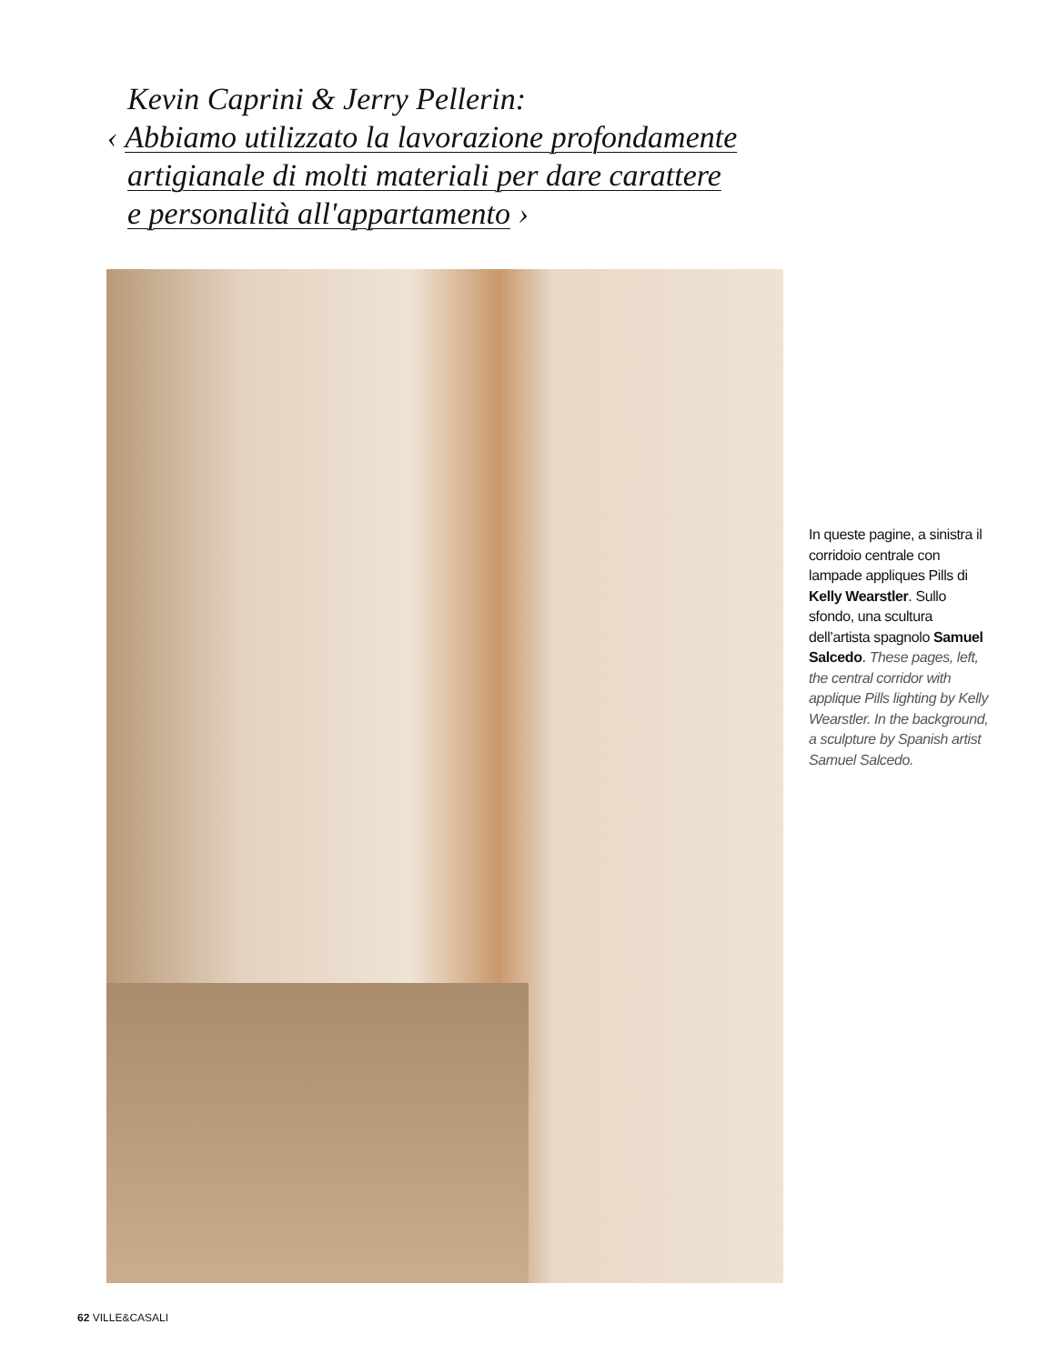Kevin Caprini & Jerry Pellerin:
‹ Abbiamo utilizzato la lavorazione profondamente
artigianale di molti materiali per dare carattere
e personalità all'appartamento ›
In queste pagine, a sinistra il corridoio centrale con lampade appliques Pills di Kelly Wearstler. Sullo sfondo, una scultura dell’artista spagnolo Samuel Salcedo. These pages, left, the central corridor with applique Pills lighting by Kelly Wearstler. In the background, a sculpture by Spanish artist Samuel Salcedo.
62 VILLE&CASALI